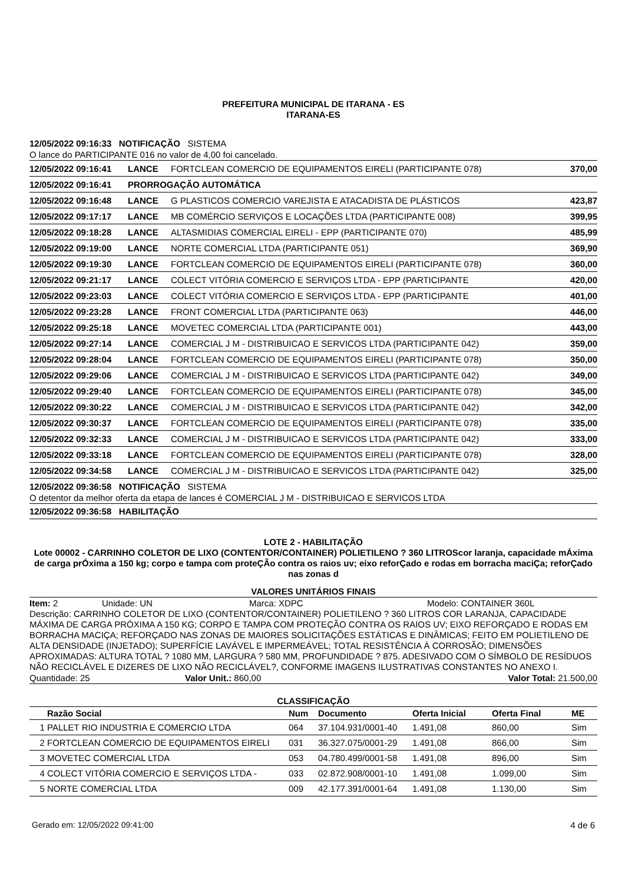PREFEITURA MUNICIPAL DE ITARANA - ES
ITARANA-ES
12/05/2022 09:16:33 NOTIFICAÇÃO SISTEMA
O lance do PARTICIPANTE 016 no valor de 4,00 foi cancelado.
| 12/05/2022 09:16:41 | LANCE | FORTCLEAN COMERCIO DE EQUIPAMENTOS EIRELI (PARTICIPANTE 078) | 370,00 |
| 12/05/2022 09:16:41 | PRORROGAÇÃO AUTOMÁTICA | | |
| 12/05/2022 09:16:48 | LANCE | G PLASTICOS COMERCIO VAREJISTA E ATACADISTA DE PLÁSTICOS | 423,87 |
| 12/05/2022 09:17:17 | LANCE | MB COMÉRCIO SERVIÇOS E LOCAÇÕES LTDA (PARTICIPANTE 008) | 399,95 |
| 12/05/2022 09:18:28 | LANCE | ALTASMIDIAS COMERCIAL EIRELI - EPP (PARTICIPANTE 070) | 485,99 |
| 12/05/2022 09:19:00 | LANCE | NORTE COMERCIAL LTDA (PARTICIPANTE 051) | 369,90 |
| 12/05/2022 09:19:30 | LANCE | FORTCLEAN COMERCIO DE EQUIPAMENTOS EIRELI (PARTICIPANTE 078) | 360,00 |
| 12/05/2022 09:21:17 | LANCE | COLECT VITÓRIA COMERCIO E SERVIÇOS LTDA - EPP (PARTICIPANTE | 420,00 |
| 12/05/2022 09:23:03 | LANCE | COLECT VITÓRIA COMERCIO E SERVIÇOS LTDA - EPP (PARTICIPANTE | 401,00 |
| 12/05/2022 09:23:28 | LANCE | FRONT COMERCIAL LTDA (PARTICIPANTE 063) | 446,00 |
| 12/05/2022 09:25:18 | LANCE | MOVETEC COMERCIAL LTDA (PARTICIPANTE 001) | 443,00 |
| 12/05/2022 09:27:14 | LANCE | COMERCIAL J M - DISTRIBUICAO E SERVICOS LTDA (PARTICIPANTE 042) | 359,00 |
| 12/05/2022 09:28:04 | LANCE | FORTCLEAN COMERCIO DE EQUIPAMENTOS EIRELI (PARTICIPANTE 078) | 350,00 |
| 12/05/2022 09:29:06 | LANCE | COMERCIAL J M - DISTRIBUICAO E SERVICOS LTDA (PARTICIPANTE 042) | 349,00 |
| 12/05/2022 09:29:40 | LANCE | FORTCLEAN COMERCIO DE EQUIPAMENTOS EIRELI (PARTICIPANTE 078) | 345,00 |
| 12/05/2022 09:30:22 | LANCE | COMERCIAL J M - DISTRIBUICAO E SERVICOS LTDA (PARTICIPANTE 042) | 342,00 |
| 12/05/2022 09:30:37 | LANCE | FORTCLEAN COMERCIO DE EQUIPAMENTOS EIRELI (PARTICIPANTE 078) | 335,00 |
| 12/05/2022 09:32:33 | LANCE | COMERCIAL J M - DISTRIBUICAO E SERVICOS LTDA (PARTICIPANTE 042) | 333,00 |
| 12/05/2022 09:33:18 | LANCE | FORTCLEAN COMERCIO DE EQUIPAMENTOS EIRELI (PARTICIPANTE 078) | 328,00 |
| 12/05/2022 09:34:58 | LANCE | COMERCIAL J M - DISTRIBUICAO E SERVICOS LTDA (PARTICIPANTE 042) | 325,00 |
12/05/2022 09:36:58 NOTIFICAÇÃO SISTEMA
O detentor da melhor oferta da etapa de lances é COMERCIAL J M - DISTRIBUICAO E SERVICOS LTDA
12/05/2022 09:36:58 HABILITAÇÃO
LOTE 2 - HABILITAÇÃO
Lote 00002 - CARRINHO COLETOR DE LIXO (CONTENTOR/CONTAINER) POLIETILENO ? 360 LITROScor laranja, capacidade mÁxima de carga prÓxima a 150 kg; corpo e tampa com proteÇÃo contra os raios uv; eixo reforÇado e rodas em borracha maciÇa; reforÇado nas zonas d
VALORES UNITÁRIOS FINAIS
Item: 2 Unidade: UN Marca: XDPC Modelo: CONTAINER 360L
Descrição: CARRINHO COLETOR DE LIXO (CONTENTOR/CONTAINER) POLIETILENO ? 360 LITROS COR LARANJA, CAPACIDADE MÁXIMA DE CARGA PRÓXIMA A 150 KG; CORPO E TAMPA COM PROTEÇÃO CONTRA OS RAIOS UV; EIXO REFORÇADO E RODAS EM BORRACHA MACIÇA; REFORÇADO NAS ZONAS DE MAIORES SOLICITAÇÕES ESTÁTICAS E DINÂMICAS; FEITO EM POLIETILENO DE ALTA DENSIDADE (INJETADO); SUPERFÍCIE LAVÁVEL E IMPERMEÁVEL; TOTAL RESISTÊNCIA À CORROSÃO; DIMENSÕES APROXIMADAS: ALTURA TOTAL ? 1080 MM, LARGURA ? 580 MM, PROFUNDIDADE ? 875. ADESIVADO COM O SÍMBOLO DE RESÍDUOS NÃO RECICLÁVEL E DIZERES DE LIXO NÃO RECICLÁVEL?, CONFORME IMAGENS ILUSTRATIVAS CONSTANTES NO ANEXO I.
Quantidade: 25 Valor Unit.: 860,00 Valor Total: 21.500,00
CLASSIFICAÇÃO
| | Razão Social | Num | Documento | Oferta Inicial | Oferta Final | ME |
| --- | --- | --- | --- | --- | --- | --- |
| 1 | PALLET RIO INDUSTRIA E COMERCIO LTDA | 064 | 37.104.931/0001-40 | 1.491,08 | 860,00 | Sim |
| 2 | FORTCLEAN COMERCIO DE EQUIPAMENTOS EIRELI | 031 | 36.327.075/0001-29 | 1.491,08 | 866,00 | Sim |
| 3 | MOVETEC COMERCIAL LTDA | 053 | 04.780.499/0001-58 | 1.491,08 | 896,00 | Sim |
| 4 | COLECT VITÓRIA COMERCIO E SERVIÇOS LTDA - | 033 | 02.872.908/0001-10 | 1.491,08 | 1.099,00 | Sim |
| 5 | NORTE COMERCIAL LTDA | 009 | 42.177.391/0001-64 | 1.491,08 | 1.130,00 | Sim |
Gerado em: 12/05/2022 09:41:00 4 de 6